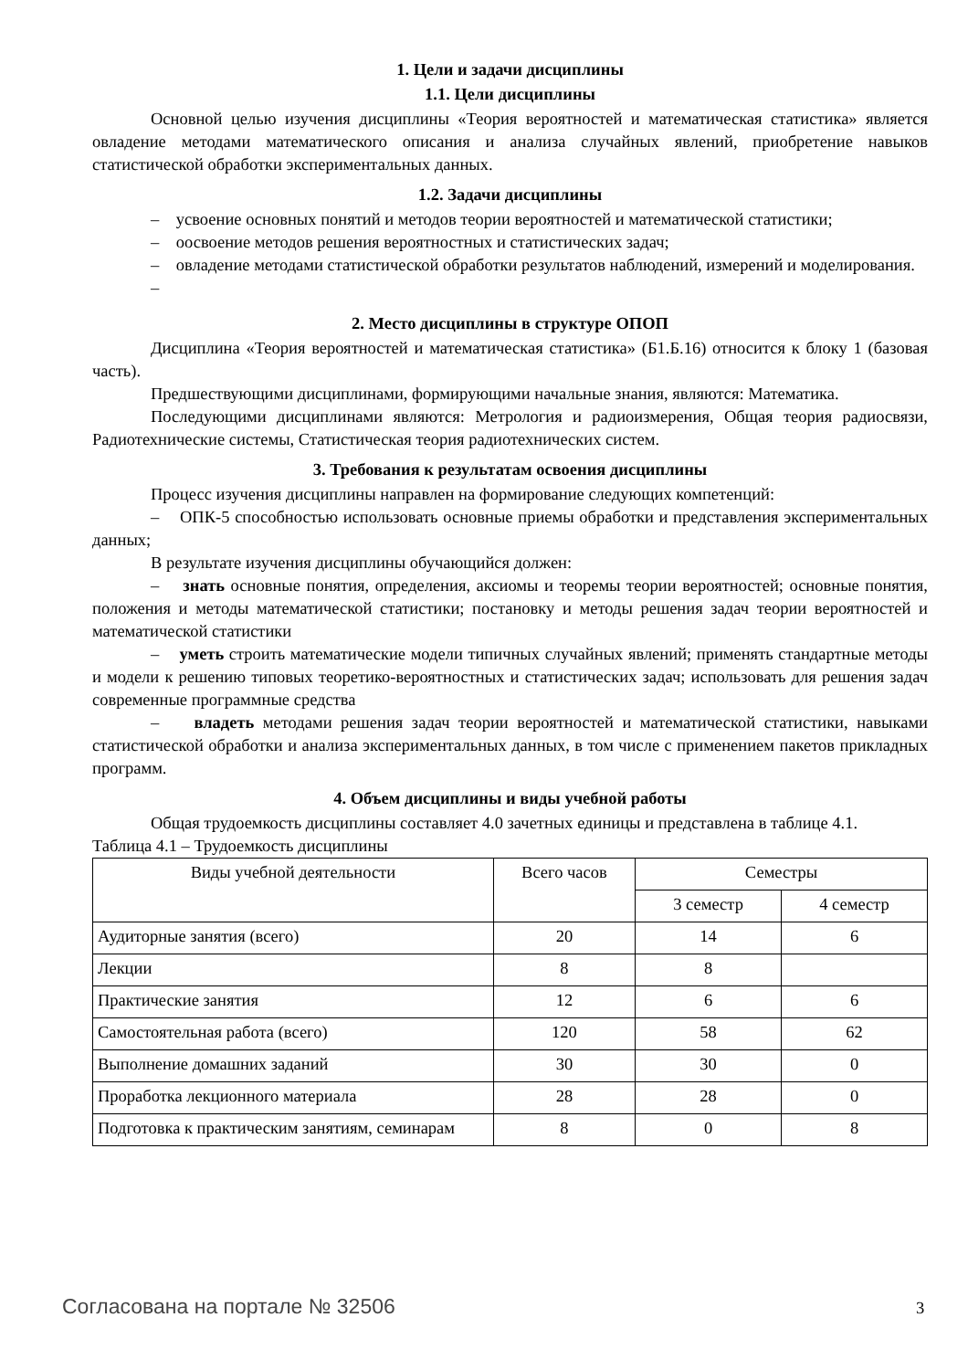1. Цели и задачи дисциплины
1.1. Цели дисциплины
Основной целью изучения дисциплины «Теория вероятностей и математическая статистика» является овладение методами математического описания и анализа случайных явлений, приобретение навыков статистической обработки экспериментальных данных.
1.2. Задачи дисциплины
– усвоение основных понятий и методов теории вероятностей и математической статистики;
– оосвоение методов решения вероятностных и статистических задач;
– овладение методами статистической обработки результатов наблюдений, измерений и моделирования.
–
2. Место дисциплины в структуре ОПОП
Дисциплина «Теория вероятностей и математическая статистика» (Б1.Б.16) относится к блоку 1 (базовая часть).
Предшествующими дисциплинами, формирующими начальные знания, являются: Математика.
Последующими дисциплинами являются: Метрология и радиоизмерения, Общая теория радиосвязи, Радиотехнические системы, Статистическая теория радиотехнических систем.
3. Требования к результатам освоения дисциплины
Процесс изучения дисциплины направлен на формирование следующих компетенций:
– ОПК-5 способностью использовать основные приемы обработки и представления экспериментальных данных;
В результате изучения дисциплины обучающийся должен:
– знать основные понятия, определения, аксиомы и теоремы теории вероятностей; основные понятия, положения и методы математической статистики; постановку и методы решения задач теории вероятностей и математической статистики
– уметь строить математические модели типичных случайных явлений; применять стандартные методы и модели к решению типовых теоретико-вероятностных и статистических задач; использовать для решения задач современные программные средства
– владеть методами решения задач теории вероятностей и математической статистики, навыками статистической обработки и анализа экспериментальных данных, в том числе с применением пакетов прикладных программ.
4. Объем дисциплины и виды учебной работы
Общая трудоемкость дисциплины составляет 4.0 зачетных единицы и представлена в таблице 4.1.
Таблица 4.1 – Трудоемкость дисциплины
| Виды учебной деятельности | Всего часов | Семестры | |
| --- | --- | --- | --- |
| | | 3 семестр | 4 семестр |
| Аудиторные занятия (всего) | 20 | 14 | 6 |
| Лекции | 8 | 8 | |
| Практические занятия | 12 | 6 | 6 |
| Самостоятельная работа (всего) | 120 | 58 | 62 |
| Выполнение домашних заданий | 30 | 30 | 0 |
| Проработка лекционного материала | 28 | 28 | 0 |
| Подготовка к практическим занятиям, семинарам | 8 | 0 | 8 |
Согласована на портале № 32506 3